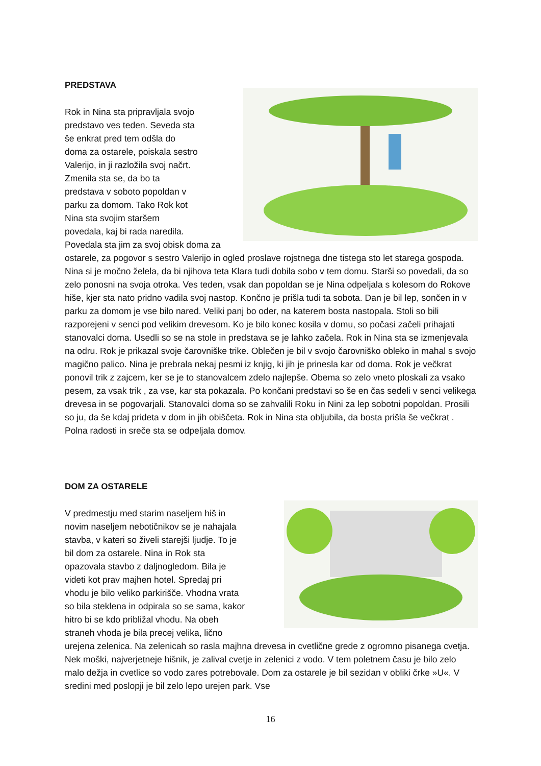PREDSTAVA
Rok in Nina sta pripravljala svojo
predstavo ves teden. Seveda sta
še enkrat pred tem odšla do
doma za ostarele, poiskala sestro
Valerijo, in ji razložila svoj načrt.
Zmenila sta se, da bo ta
predstava v soboto popoldan v
parku za domom. Tako Rok kot
Nina sta svojim staršem
povedala, kaj bi rada naredila.
Povedala sta jim za svoj obisk doma za ostarele, za pogovor s sestro Valerijo in ogled proslave rojstnega dne tistega sto let starega gospoda. Nina si je močno želela, da bi njihova teta Klara tudi dobila sobo v tem domu. Starši so povedali, da so zelo ponosni na svoja otroka. Ves teden, vsak dan popoldan se je Nina odpeljala s kolesom do Rokove hiše, kjer sta nato pridno vadila svoj nastop. Končno je prišla tudi ta sobota. Dan je bil lep, sončen in v parku za domom je vse bilo nared. Veliki panj bo oder, na katerem bosta nastopala. Stoli so bili razporejeni v senci pod velikim drevesom. Ko je bilo konec kosila v domu, so počasi začeli prihajati stanovalci doma. Usedli so se na stole in predstava se je lahko začela. Rok in Nina sta se izmenjevala na odru. Rok je prikazal svoje čarovniške trike. Oblečen je bil v svojo čarovniško obleko in mahal s svojo magično palico. Nina je prebrala nekaj pesmi iz knjig, ki jih je prinesla kar od doma. Rok je večkrat ponovil trik z zajcem, ker se je to stanovalcem zdelo najlepše. Obema so zelo vneto ploskali za vsako pesem, za vsak trik , za vse, kar sta pokazala. Po končani predstavi so še en čas sedeli v senci velikega drevesa in se pogovarjali. Stanovalci doma so se zahvalili Roku in Nini za lep sobotni popoldan. Prosili so ju, da še kdaj prideta v dom in jih obiščeta. Rok in Nina sta obljubila, da bosta prišla še večkrat . Polna radosti in sreče sta se odpeljala domov.
DOM ZA OSTARELE
V predmestju med starim naseljem hiš in
novim naseljem nebotičnikov se je nahajala
stavba, v kateri so živeli starejši ljudje. To je
bil dom za ostarele. Nina in Rok sta
opazovala stavbo z daljnogledom. Bila je
videti kot prav majhen hotel. Spredaj pri
vhodu je bilo veliko parkirišče. Vhodna vrata
so bila steklena in odpirala so se sama, kakor
hitro bi se kdo približal vhodu. Na obeh
straneh vhoda je bila precej velika, lično
urejena zelenica. Na zelenicah so rasla majhna drevesa in cvetlične grede z ogromno pisanega cvetja. Nek moški, najverjetneje hišnik, je zalival cvetje in zelenici z vodo. V tem poletnem času je bilo zelo malo dežja in cvetlice so vodo zares potrebovale. Dom za ostarele je bil sezidan v obliki črke »U«. V sredini med poslopji je bil zelo lepo urejen park. Vse
16